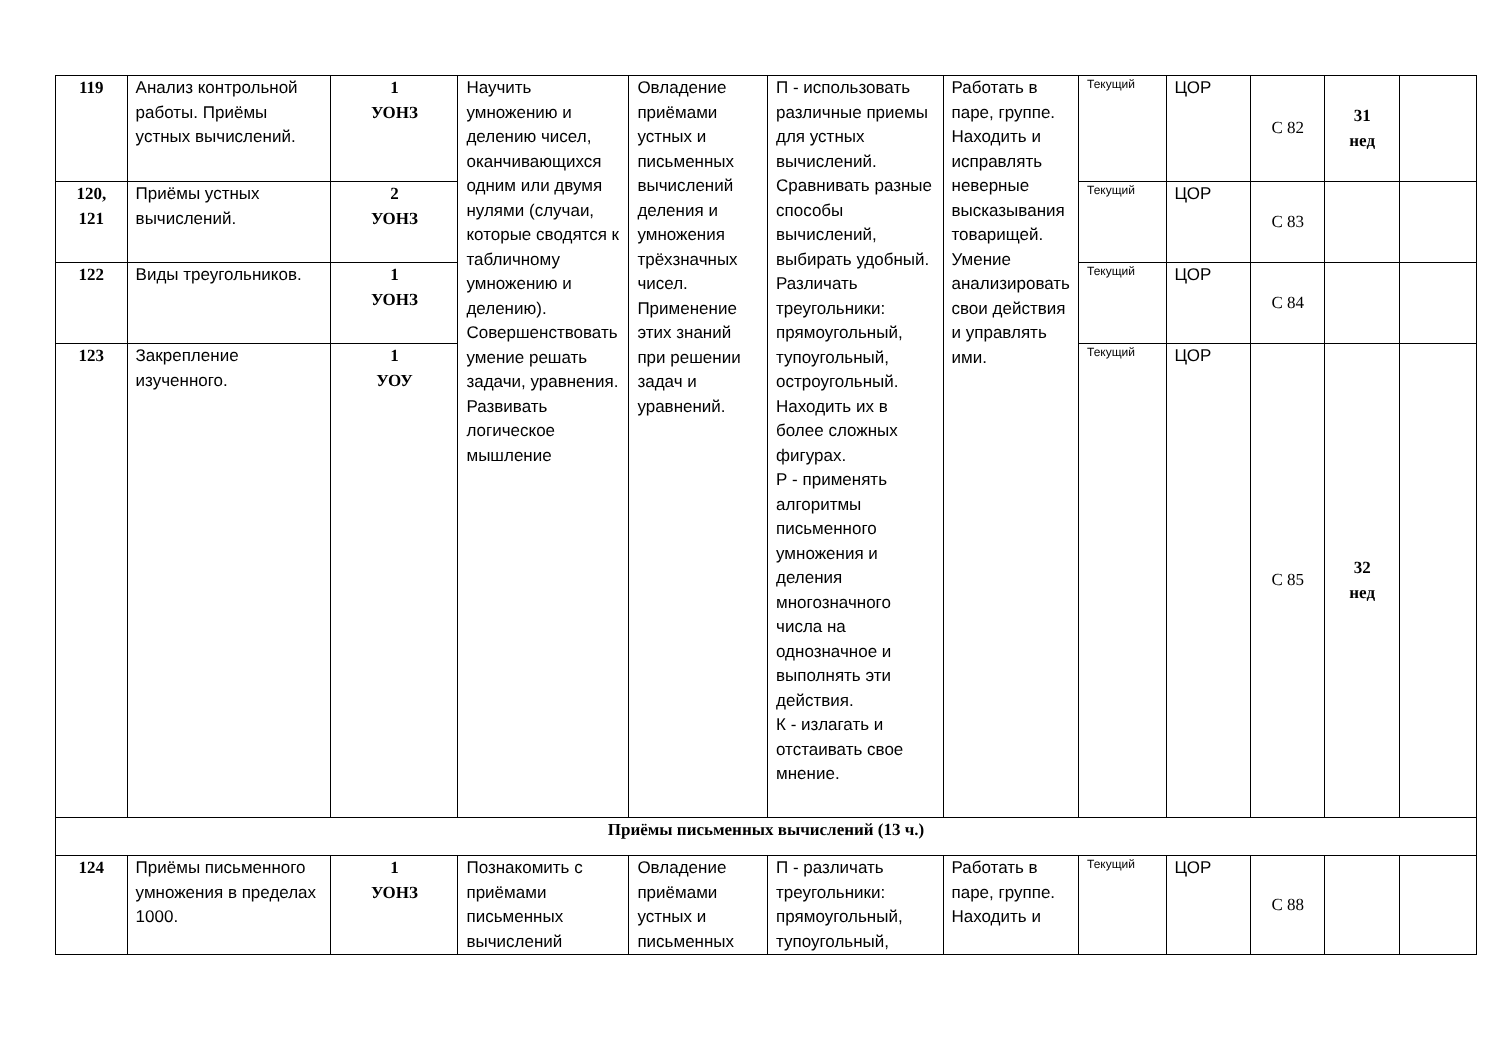| 119 | Анализ контрольной работы. Приёмы устных вычислений. | 1 УОНЗ | Научить умножению и делению чисел, оканчивающихся одним или двумя нулями (случаи, которые сводятся к табличному умножению и делению). Совершенствовать умение решать задачи, уравнения. Развивать логическое мышление | Овладение приёмами устных и письменных вычислений деления и умножения трёхзначных чисел. Применение этих знаний при решении задач и уравнений. | П - использовать различные приемы для устных вычислений. Сравнивать разные способы вычислений, выбирать удобный. Различать треугольники: прямоугольный, тупоугольный, остроугольный. Находить их в более сложных фигурах. Р - применять алгоритмы письменного умножения и деления многозначного числа на однозначное и выполнять эти действия. К - излагать и отстаивать свое мнение. | Работать в паре, группе. Находить и исправлять неверные высказывания товарищей. Умение анализировать свои действия и управлять ими. | Текущий | ЦОР | С 82 | 31 нед | |
| 120, 121 | Приёмы устных вычислений. | 2 УОНЗ | | | | | Текущий | ЦОР | С 83 | | |
| 122 | Виды треугольников. | 1 УОНЗ | | | | | Текущий | ЦОР | С 84 | | |
| 123 | Закрепление изученного. | 1 УОУ | | | | | Текущий | ЦОР | С 85 | 32 нед | |
| Приёмы письменных вычислений (13 ч.) | | | | | | | | | | | |
| 124 | Приёмы письменного умножения в пределах 1000. | 1 УОНЗ | Познакомить с приёмами письменных вычислений | Овладение приёмами устных и письменных | П - различать треугольники: прямоугольный, тупоугольный, | Работать в паре, группе. Находить и | Текущий | ЦОР | С 88 | | |